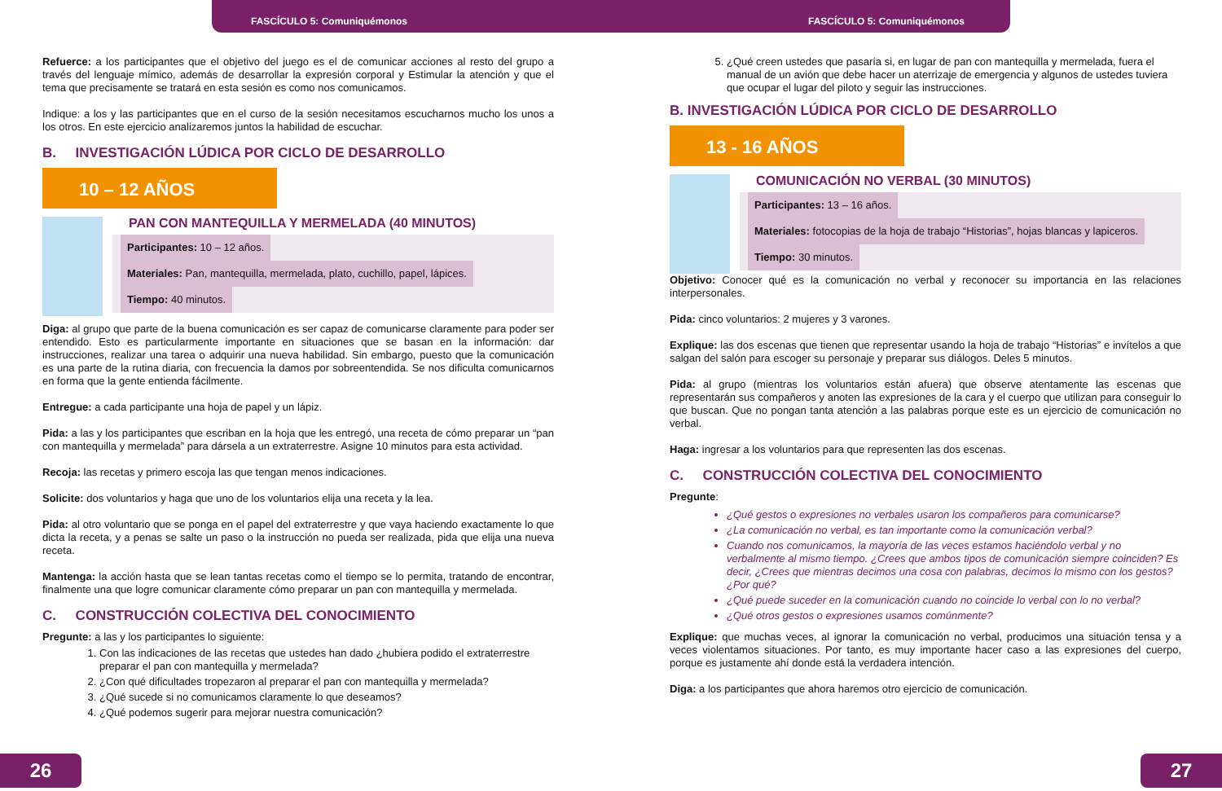FASCÍCULO 5: Comuniquémonos
Refuerce: a los participantes que el objetivo del juego es el de comunicar acciones al resto del grupo a través del lenguaje mímico, además de desarrollar la expresión corporal y Estimular la atención y que el tema que precisamente se tratará en esta sesión es como nos comunicamos.
Indique: a los y las participantes que en el curso de la sesión necesitamos escucharnos mucho los unos a los otros. En este ejercicio analizaremos juntos la habilidad de escuchar.
B. INVESTIGACIÓN LÚDICA POR CICLO DE DESARROLLO
10 – 12 AÑOS
PAN CON MANTEQUILLA Y MERMELADA (40 MINUTOS)
Participantes: 10 – 12 años.
Materiales: Pan, mantequilla, mermelada, plato, cuchillo, papel, lápices.
Tiempo: 40 minutos.
Diga: al grupo que parte de la buena comunicación es ser capaz de comunicarse claramente para poder ser entendido. Esto es particularmente importante en situaciones que se basan en la información: dar instrucciones, realizar una tarea o adquirir una nueva habilidad. Sin embargo, puesto que la comunicación es una parte de la rutina diaria, con frecuencia la damos por sobreentendida. Se nos dificulta comunicarnos en forma que la gente entienda fácilmente.
Entregue: a cada participante una hoja de papel y un lápiz.
Pida: a las y los participantes que escriban en la hoja que les entregó, una receta de cómo preparar un “pan con mantequilla y mermelada” para dársela a un extraterrestre. Asigne 10 minutos para esta actividad.
Recoja: las recetas y primero escoja las que tengan menos indicaciones.
Solicite: dos voluntarios y haga que uno de los voluntarios elija una receta y la lea.
Pida: al otro voluntario que se ponga en el papel del extraterrestre y que vaya haciendo exactamente lo que dicta la receta, y a penas se salte un paso o la instrucción no pueda ser realizada, pida que elija una nueva receta.
Mantenga: la acción hasta que se lean tantas recetas como el tiempo se lo permita, tratando de encontrar, finalmente una que logre comunicar claramente cómo preparar un pan con mantequilla y mermelada.
C. CONSTRUCCIÓN COLECTIVA DEL CONOCIMIENTO
Pregunte: a las y los participantes lo siguiente:
1. Con las indicaciones de las recetas que ustedes han dado ¿hubiera podido el extraterrestre preparar el pan con mantequilla y mermelada?
2. ¿Con qué dificultades tropezaron al preparar el pan con mantequilla y mermelada?
3. ¿Qué sucede si no comunicamos claramente lo que deseamos?
4. ¿Qué podemos sugerir para mejorar nuestra comunicación?
FASCÍCULO 5: Comuniquémonos
5. ¿Qué creen ustedes que pasaría si, en lugar de pan con mantequilla y mermelada, fuera el manual de un avión que debe hacer un aterrizaje de emergencia y algunos de ustedes tuviera que ocupar el lugar del piloto y seguir las instrucciones.
B. INVESTIGACIÓN LÚDICA POR CICLO DE DESARROLLO
13 - 16 AÑOS
COMUNICACIÓN NO VERBAL (30 MINUTOS)
Participantes: 13 – 16 años.
Materiales: fotocopias de la hoja de trabajo “Historias”, hojas blancas y lapiceros.
Tiempo: 30 minutos.
Objetivo: Conocer qué es la comunicación no verbal y reconocer su importancia en las relaciones interpersonales.
Pida: cinco voluntarios: 2 mujeres y 3 varones.
Explique: las dos escenas que tienen que representar usando la hoja de trabajo “Historias” e invítelos a que salgan del salón para escoger su personaje y preparar sus diálogos. Deles 5 minutos.
Pida: al grupo (mientras los voluntarios están afuera) que observe atentamente las escenas que representarán sus compañeros y anoten las expresiones de la cara y el cuerpo que utilizan para conseguir lo que buscan. Que no pongan tanta atención a las palabras porque este es un ejercicio de comunicación no verbal.
Haga: ingresar a los voluntarios para que representen las dos escenas.
C. CONSTRUCCIÓN COLECTIVA DEL CONOCIMIENTO
Pregunte:
¿Qué gestos o expresiones no verbales usaron los compañeros para comunicarse?
¿La comunicación no verbal, es tan importante como la comunicación verbal?
Cuando nos comunicamos, la mayoría de las veces estamos haciéndolo verbal y no verbalmente al mismo tiempo. ¿Crees que ambos tipos de comunicación siempre coinciden? Es decir, ¿Crees que mientras decimos una cosa con palabras, decimos lo mismo con los gestos? ¿Por qué?
¿Qué puede suceder en la comunicación cuando no coincide lo verbal con lo no verbal?
¿Qué otros gestos o expresiones usamos comúnmente?
Explique: que muchas veces, al ignorar la comunicación no verbal, producimos una situación tensa y a veces violentamos situaciones. Por tanto, es muy importante hacer caso a las expresiones del cuerpo, porque es justamente ahí donde está la verdadera intención.
Diga: a los participantes que ahora haremos otro ejercicio de comunicación.
26 27